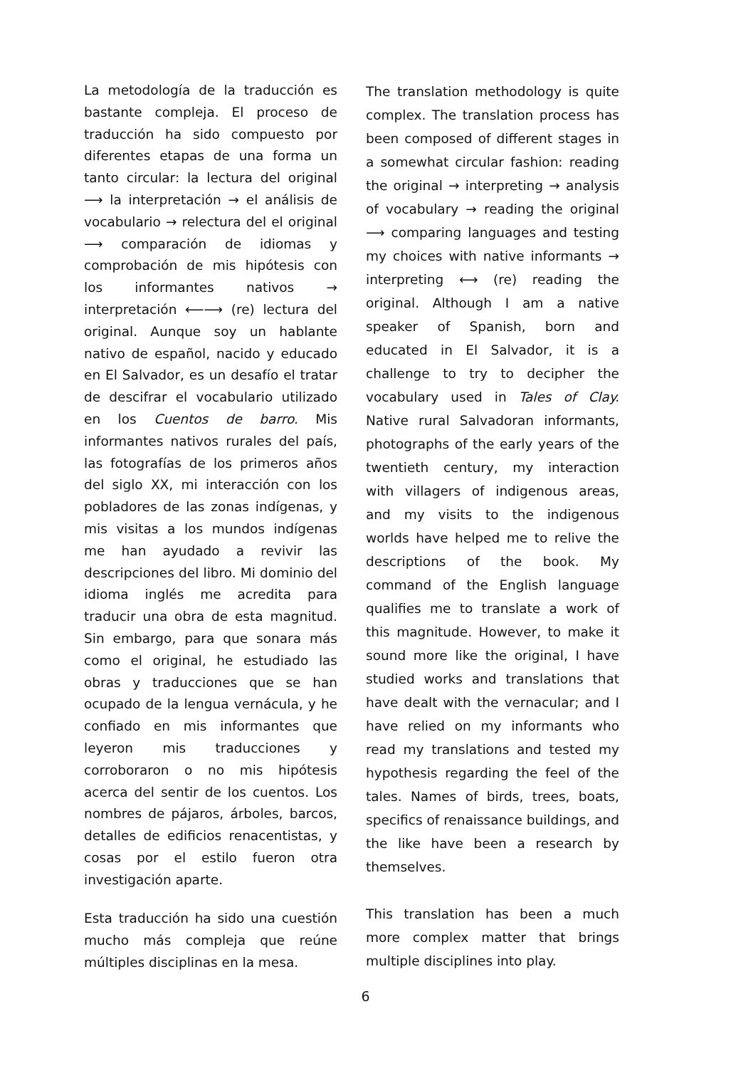La metodología de la traducción es bastante compleja. El proceso de traducción ha sido compuesto por diferentes etapas de una forma un tanto circular: la lectura del original ⟶ la interpretación → el análisis de vocabulario → relectura del el original ⟶ comparación de idiomas y comprobación de mis hipótesis con los informantes nativos → interpretación ⟵⟶ (re) lectura del original. Aunque soy un hablante nativo de español, nacido y educado en El Salvador, es un desafío el tratar de descifrar el vocabulario utilizado en los Cuentos de barro. Mis informantes nativos rurales del país, las fotografías de los primeros años del siglo XX, mi interacción con los pobladores de las zonas indígenas, y mis visitas a los mundos indígenas me han ayudado a revivir las descripciones del libro. Mi dominio del idioma inglés me acredita para traducir una obra de esta magnitud. Sin embargo, para que sonara más como el original, he estudiado las obras y traducciones que se han ocupado de la lengua vernácula, y he confiado en mis informantes que leyeron mis traducciones y corroboraron o no mis hipótesis acerca del sentir de los cuentos. Los nombres de pájaros, árboles, barcos, detalles de edificios renacentistas, y cosas por el estilo fueron otra investigación aparte.
Esta traducción ha sido una cuestión mucho más compleja que reúne múltiples disciplinas en la mesa.
The translation methodology is quite complex. The translation process has been composed of different stages in a somewhat circular fashion: reading the original → interpreting → analysis of vocabulary → reading the original ⟶ comparing languages and testing my choices with native informants → interpreting ⟷ (re) reading the original. Although I am a native speaker of Spanish, born and educated in El Salvador, it is a challenge to try to decipher the vocabulary used in Tales of Clay. Native rural Salvadoran informants, photographs of the early years of the twentieth century, my interaction with villagers of indigenous areas, and my visits to the indigenous worlds have helped me to relive the descriptions of the book. My command of the English language qualifies me to translate a work of this magnitude. However, to make it sound more like the original, I have studied works and translations that have dealt with the vernacular; and I have relied on my informants who read my translations and tested my hypothesis regarding the feel of the tales. Names of birds, trees, boats, specifics of renaissance buildings, and the like have been a research by themselves.
This translation has been a much more complex matter that brings multiple disciplines into play.
6